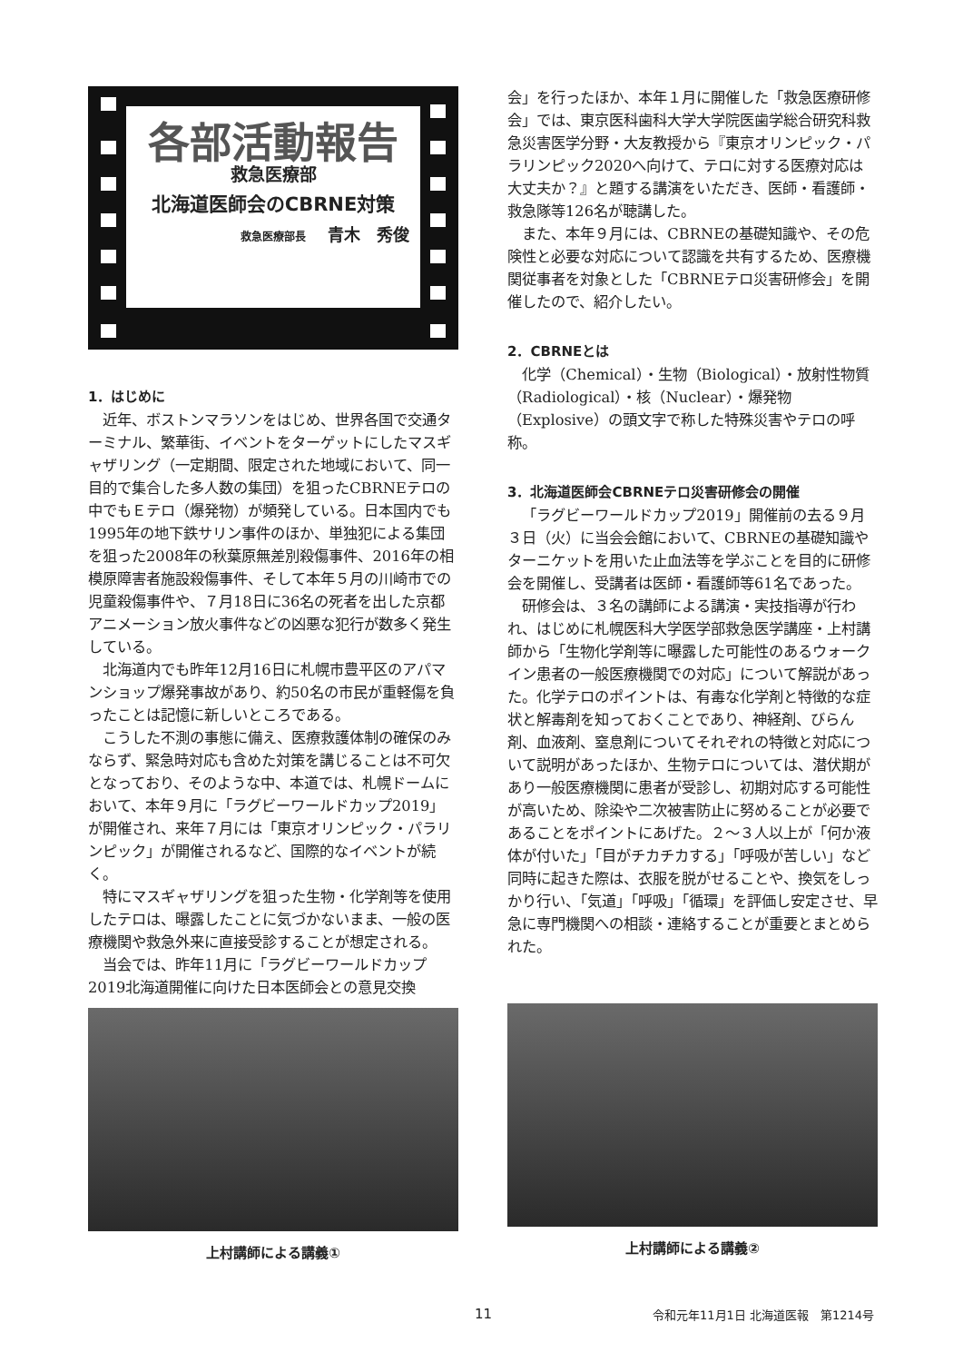各部活動報告
救急医療部
北海道医師会のCBRNE対策
救急医療部長 青木　秀俊
1．はじめに
近年、ボストンマラソンをはじめ、世界各国で交通ターミナル、繁華街、イベントをターゲットにしたマスギャザリング（一定期間、限定された地域において、同一目的で集合した多人数の集団）を狙ったCBRNEテロの中でもＥテロ（爆発物）が頻発している。日本国内でも1995年の地下鉄サリン事件のほか、単独犯による集団を狙った2008年の秋葉原無差別殺傷事件、2016年の相模原障害者施設殺傷事件、そして本年５月の川崎市での児童殺傷事件や、７月18日に36名の死者を出した京都アニメーション放火事件などの凶悪な犯行が数多く発生している。
北海道内でも昨年12月16日に札幌市豊平区のアパマンショップ爆発事故があり、約50名の市民が重軽傷を負ったことは記憶に新しいところである。
こうした不測の事態に備え、医療救護体制の確保のみならず、緊急時対応も含めた対策を講じることは不可欠となっており、そのような中、本道では、札幌ドームにおいて、本年９月に「ラグビーワールドカップ2019」が開催され、来年７月には「東京オリンピック・パラリンピック」が開催されるなど、国際的なイベントが続く。
特にマスギャザリングを狙った生物・化学剤等を使用したテロは、曝露したことに気づかないまま、一般の医療機関や救急外来に直接受診することが想定される。
当会では、昨年11月に「ラグビーワールドカップ2019北海道開催に向けた日本医師会との意見交換
上村講師による講義①
会」を行ったほか、本年１月に開催した「救急医療研修会」では、東京医科歯科大学大学院医歯学総合研究科救急災害医学分野・大友教授から『東京オリンピック・パラリンピック2020へ向けて、テロに対する医療対応は大丈夫か？』と題する講演をいただき、医師・看護師・救急隊等126名が聴講した。
また、本年９月には、CBRNEの基礎知識や、その危険性と必要な対応について認識を共有するため、医療機関従事者を対象とした「CBRNEテロ災害研修会」を開催したので、紹介したい。
2．CBRNEとは
化学（Chemical）・生物（Biological）・放射性物質（Radiological）・核（Nuclear）・爆発物（Explosive）の頭文字で称した特殊災害やテロの呼称。
3．北海道医師会CBRNEテロ災害研修会の開催
「ラグビーワールドカップ2019」開催前の去る９月３日（火）に当会会館において、CBRNEの基礎知識やターニケットを用いた止血法等を学ぶことを目的に研修会を開催し、受講者は医師・看護師等61名であった。
研修会は、３名の講師による講演・実技指導が行われ、はじめに札幌医科大学医学部救急医学講座・上村講師から「生物化学剤等に曝露した可能性のあるウォークイン患者の一般医療機関での対応」について解説があった。化学テロのポイントは、有毒な化学剤と特徴的な症状と解毒剤を知っておくことであり、神経剤、びらん剤、血液剤、窒息剤についてそれぞれの特徴と対応について説明があったほか、生物テロについては、潜伏期があり一般医療機関に患者が受診し、初期対応する可能性が高いため、除染や二次被害防止に努めることが必要であることをポイントにあげた。２～３人以上が「何か液体が付いた」「目がチカチカする」「呼吸が苦しい」など同時に起きた際は、衣服を脱がせることや、換気をしっかり行い、「気道」「呼吸」「循環」を評価し安定させ、早急に専門機関への相談・連絡することが重要とまとめられた。
上村講師による講義②
11 令和元年11月1日 北海道医報　第1214号